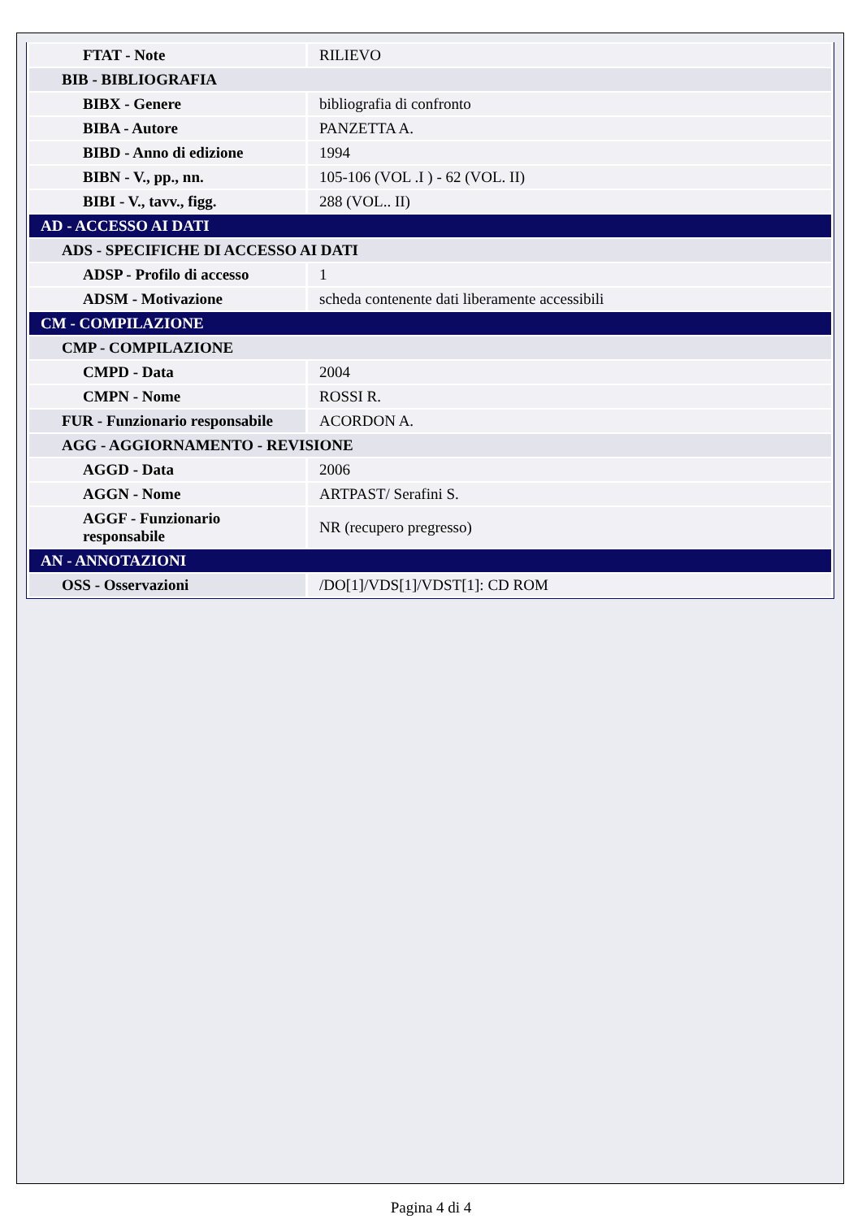| FTAT - Note | RILIEVO |
| BIB - BIBLIOGRAFIA | |
| BIBX - Genere | bibliografia di confronto |
| BIBA - Autore | PANZETTA A. |
| BIBD - Anno di edizione | 1994 |
| BIBN - V., pp., nn. | 105-106 (VOL .I ) - 62 (VOL. II) |
| BIBI - V., tavv., figg. | 288 (VOL.. II) |
| AD - ACCESSO AI DATI | |
| ADS - SPECIFICHE DI ACCESSO AI DATI | |
| ADSP - Profilo di accesso | 1 |
| ADSM - Motivazione | scheda contenente dati liberamente accessibili |
| CM - COMPILAZIONE | |
| CMP - COMPILAZIONE | |
| CMPD - Data | 2004 |
| CMPN - Nome | ROSSI R. |
| FUR - Funzionario responsabile | ACORDON A. |
| AGG - AGGIORNAMENTO - REVISIONE | |
| AGGD - Data | 2006 |
| AGGN - Nome | ARTPAST/ Serafini S. |
| AGGF - Funzionario responsabile | NR (recupero pregresso) |
| AN - ANNOTAZIONI | |
| OSS - Osservazioni | /DO[1]/VDS[1]/VDST[1]: CD ROM |
Pagina 4 di 4